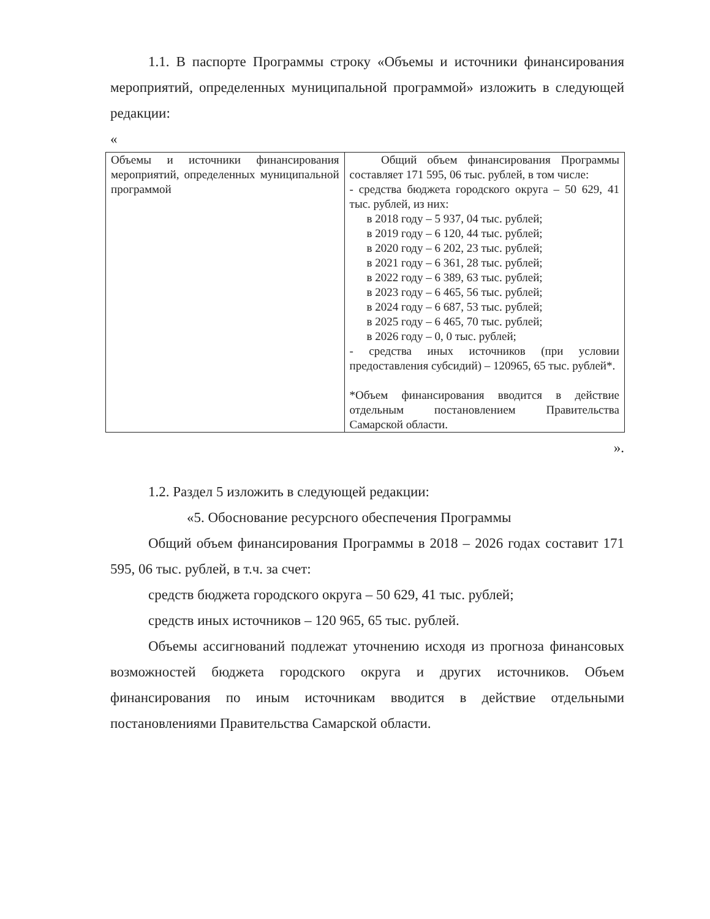1.1. В паспорте Программы строку «Объемы и источники финансирования мероприятий, определенных муниципальной программой» изложить в следующей редакции:
«
| Объемы и источники финансирования мероприятий, определенных муниципальной программой | Общий объем финансирования Программы составляет 171 595, 06 тыс. рублей, в том числе: - средства бюджета городского округа – 50 629, 41 тыс. рублей, из них: в 2018 году – 5 937, 04 тыс. рублей; в 2019 году – 6 120, 44 тыс. рублей; в 2020 году – 6 202, 23 тыс. рублей; в 2021 году – 6 361, 28 тыс. рублей; в 2022 году – 6 389, 63 тыс. рублей; в 2023 году – 6 465, 56 тыс. рублей; в 2024 году – 6 687, 53 тыс. рублей; в 2025 году – 6 465, 70 тыс. рублей; в 2026 году – 0, 0 тыс. рублей; - средства иных источников (при условии предоставления субсидий) – 120965, 65 тыс. рублей*. *Объем финансирования вводится в действие отдельным постановлением Правительства Самарской области. |
».
1.2. Раздел 5 изложить в следующей редакции:
«5. Обоснование ресурсного обеспечения Программы
Общий объем финансирования Программы в 2018 – 2026 годах составит 171 595, 06 тыс. рублей, в т.ч. за счет:
средств бюджета городского округа – 50 629, 41 тыс. рублей;
средств иных источников – 120 965, 65 тыс. рублей.
Объемы ассигнований подлежат уточнению исходя из прогноза финансовых возможностей бюджета городского округа и других источников. Объем финансирования по иным источникам вводится в действие отдельными постановлениями Правительства Самарской области.